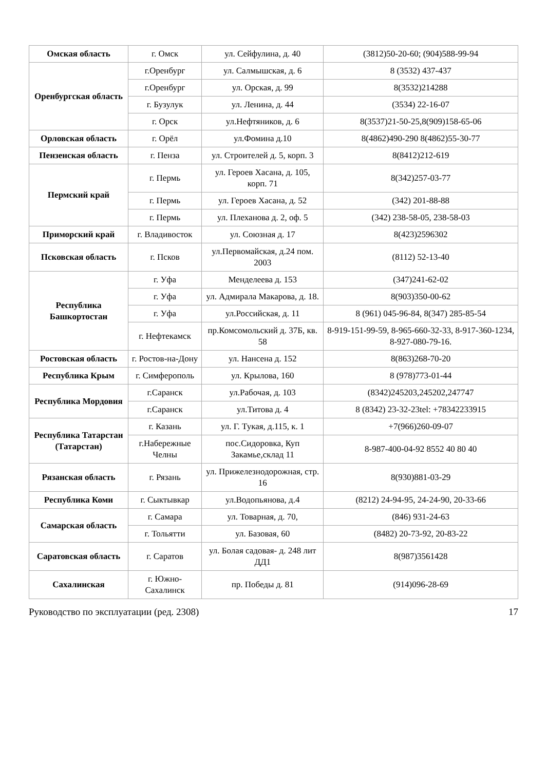| Омская область | г. Омск | ул. Сейфулина, д. 40 | (3812)50-20-60; (904)588-99-94 |
| Оренбургская область | г.Оренбург | ул. Салмышская, д. 6 | 8 (3532) 437-437 |
| | г.Оренбург | ул. Орская, д. 99 | 8(3532)214288 |
| | г. Бузулук | ул. Ленина, д. 44 | (3534) 22-16-07 |
| | г. Орск | ул.Нефтяников, д. 6 | 8(3537)21-50-25,8(909)158-65-06 |
| Орловская область | г. Орёл | ул.Фомина д.10 | 8(4862)490-290 8(4862)55-30-77 |
| Пензенская область | г. Пенза | ул. Строителей д. 5, корп. 3 | 8(8412)212-619 |
| Пермский край | г. Пермь | ул. Героев Хасана, д. 105, корп. 71 | 8(342)257-03-77 |
| | г. Пермь | ул. Героев Хасана, д. 52 | (342) 201-88-88 |
| | г. Пермь | ул. Плеханова д. 2, оф. 5 | (342) 238-58-05, 238-58-03 |
| Приморский край | г. Владивосток | ул. Союзная д. 17 | 8(423)2596302 |
| Псковская область | г. Псков | ул.Первомайская, д.24 пом. 2003 | (8112) 52-13-40 |
| Республика Башкортостан | г. Уфа | Менделеева д. 153 | (347)241-62-02 |
| | г. Уфа | ул. Адмирала Макарова, д. 18. | 8(903)350-00-62 |
| | г. Уфа | ул.Российская, д. 11 | 8 (961) 045-96-84, 8(347) 285-85-54 |
| | г. Нефтекамск | пр.Комсомольский д. 37Б, кв. 58 | 8-919-151-99-59, 8-965-660-32-33, 8-917-360-1234, 8-927-080-79-16. |
| Ростовская область | г. Ростов-на-Дону | ул. Нансена д. 152 | 8(863)268-70-20 |
| Республика Крым | г. Симферополь | ул. Крылова, 160 | 8 (978)773-01-44 |
| Республика Мордовия | г.Саранск | ул.Рабочая, д. 103 | (8342)245203,245202,247747 |
| | г.Саранск | ул.Титова д. 4 | 8 (8342) 23-32-23tel: +78342233915 |
| Республика Татарстан (Татарстан) | г. Казань | ул. Г. Тукая, д.115, к. 1 | +7(966)260-09-07 |
| | г.Набережные Челны | пос.Сидоровка, Куп Закамье,склад 11 | 8-987-400-04-92 8552 40 80 40 |
| Рязанская область | г. Рязань | ул. Прижелезнодорожная, стр. 16 | 8(930)881-03-29 |
| Республика Коми | г. Сыктывкар | ул.Водопьянова, д.4 | (8212) 24-94-95, 24-24-90, 20-33-66 |
| Самарская область | г. Самара | ул. Товарная, д. 70, | (846) 931-24-63 |
| | г. Тольятти | ул. Базовая, 60 | (8482) 20-73-92, 20-83-22 |
| Саратовская область | г. Саратов | ул. Болая садовая- д. 248 лит ДД1 | 8(987)3561428 |
| Сахалинская | г. Южно-Сахалинск | пр. Победы д. 81 | (914)096-28-69 |
Руководство по эксплуатации (ред. 2308) 17